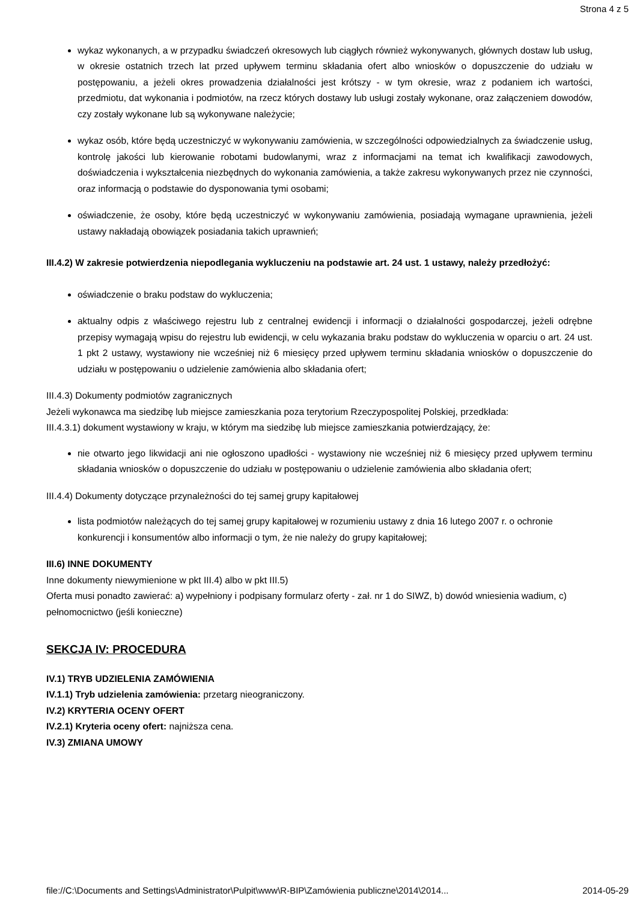Strona 4 z 5
wykaz wykonanych, a w przypadku świadczeń okresowych lub ciągłych również wykonywanych, głównych dostaw lub usług, w okresie ostatnich trzech lat przed upływem terminu składania ofert albo wniosków o dopuszczenie do udziału w postępowaniu, a jeżeli okres prowadzenia działalności jest krótszy - w tym okresie, wraz z podaniem ich wartości, przedmiotu, dat wykonania i podmiotów, na rzecz których dostawy lub usługi zostały wykonane, oraz załączeniem dowodów, czy zostały wykonane lub są wykonywane należycie;
wykaz osób, które będą uczestniczyć w wykonywaniu zamówienia, w szczególności odpowiedzialnych za świadczenie usług, kontrolę jakości lub kierowanie robotami budowlanymi, wraz z informacjami na temat ich kwalifikacji zawodowych, doświadczenia i wykształcenia niezbędnych do wykonania zamówienia, a także zakresu wykonywanych przez nie czynności, oraz informacją o podstawie do dysponowania tymi osobami;
oświadczenie, że osoby, które będą uczestniczyć w wykonywaniu zamówienia, posiadają wymagane uprawnienia, jeżeli ustawy nakładają obowiązek posiadania takich uprawnień;
III.4.2) W zakresie potwierdzenia niepodlegania wykluczeniu na podstawie art. 24 ust. 1 ustawy, należy przedłożyć:
oświadczenie o braku podstaw do wykluczenia;
aktualny odpis z właściwego rejestru lub z centralnej ewidencji i informacji o działalności gospodarczej, jeżeli odrębne przepisy wymagają wpisu do rejestru lub ewidencji, w celu wykazania braku podstaw do wykluczenia w oparciu o art. 24 ust. 1 pkt 2 ustawy, wystawiony nie wcześniej niż 6 miesięcy przed upływem terminu składania wniosków o dopuszczenie do udziału w postępowaniu o udzielenie zamówienia albo składania ofert;
III.4.3) Dokumenty podmiotów zagranicznych
Jeżeli wykonawca ma siedzibę lub miejsce zamieszkania poza terytorium Rzeczypospolitej Polskiej, przedkłada:
III.4.3.1) dokument wystawiony w kraju, w którym ma siedzibę lub miejsce zamieszkania potwierdzający, że:
nie otwarto jego likwidacji ani nie ogłoszono upadłości - wystawiony nie wcześniej niż 6 miesięcy przed upływem terminu składania wniosków o dopuszczenie do udziału w postępowaniu o udzielenie zamówienia albo składania ofert;
III.4.4) Dokumenty dotyczące przynależności do tej samej grupy kapitałowej
lista podmiotów należących do tej samej grupy kapitałowej w rozumieniu ustawy z dnia 16 lutego 2007 r. o ochronie konkurencji i konsumentów albo informacji o tym, że nie należy do grupy kapitałowej;
III.6) INNE DOKUMENTY
Inne dokumenty niewymienione w pkt III.4) albo w pkt III.5)
Oferta musi ponadto zawierać: a) wypełniony i podpisany formularz oferty - zał. nr 1 do SIWZ, b) dowód wniesienia wadium, c) pełnomocnictwo (jeśli konieczne)
SEKCJA IV: PROCEDURA
IV.1) TRYB UDZIELENIA ZAMÓWIENIA
IV.1.1) Tryb udzielenia zamówienia: przetarg nieograniczony.
IV.2) KRYTERIA OCENY OFERT
IV.2.1) Kryteria oceny ofert: najniższa cena.
IV.3) ZMIANA UMOWY
file://C:\Documents and Settings\Administrator\Pulpit\www\R-BIP\Zamówienia publiczne\2014\2014... 2014-05-29